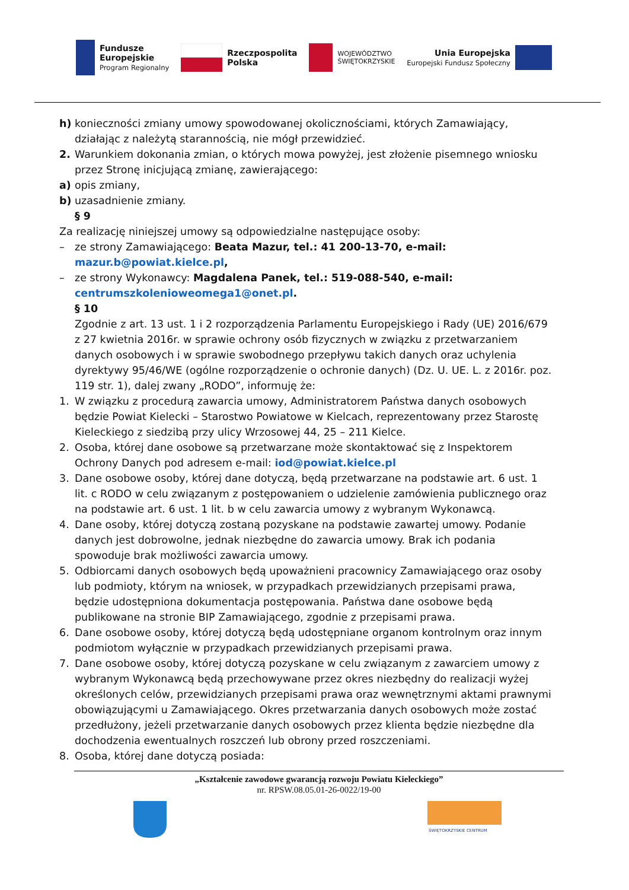Fundusze
Europejskie
Program Regionalny
Rzeczpospolita
Polska
WOJEWÓDZTWO
ŚWIĘTOKRZYSKIE
Unia Europejska
Europejski Fundusz Społeczny
h) konieczności zmiany umowy spowodowanej okolicznościami, których Zamawiający, działając z należytą starannością, nie mógł przewidzieć.
2. Warunkiem dokonania zmian, o których mowa powyżej, jest złożenie pisemnego wniosku przez Stronę inicjującą zmianę, zawierającego:
a) opis zmiany,
b) uzasadnienie zmiany.
§ 9
Za realizację niniejszej umowy są odpowiedzialne następujące osoby:
– ze strony Zamawiającego: Beata Mazur, tel.: 41 200-13-70, e-mail: mazur.b@powiat.kielce.pl,
– ze strony Wykonawcy: Magdalena Panek, tel.: 519-088-540, e-mail: centrumszkolenioweomega1@onet.pl.
§ 10
Zgodnie z art. 13 ust. 1 i 2 rozporządzenia Parlamentu Europejskiego i Rady (UE) 2016/679 z 27 kwietnia 2016r. w sprawie ochrony osób fizycznych w związku z przetwarzaniem danych osobowych i w sprawie swobodnego przepływu takich danych oraz uchylenia dyrektywy 95/46/WE (ogólne rozporządzenie o ochronie danych) (Dz. U. UE. L. z 2016r. poz. 119 str. 1), dalej zwany „RODO”, informuję że:
1. W związku z procedurą zawarcia umowy, Administratorem Państwa danych osobowych będzie Powiat Kielecki – Starostwo Powiatowe w Kielcach, reprezentowany przez Starostę Kieleckiego z siedzibą przy ulicy Wrzosowej 44, 25 – 211 Kielce.
2. Osoba, której dane osobowe są przetwarzane może skontaktować się z Inspektorem Ochrony Danych pod adresem e-mail: iod@powiat.kielce.pl
3. Dane osobowe osoby, której dane dotyczą, będą przetwarzane na podstawie art. 6 ust. 1 lit. c RODO w celu związanym z postępowaniem o udzielenie zamówienia publicznego oraz na podstawie art. 6 ust. 1 lit. b w celu zawarcia umowy z wybranym Wykonawcą.
4. Dane osoby, której dotyczą zostaną pozyskane na podstawie zawartej umowy. Podanie danych jest dobrowolne, jednak niezbędne do zawarcia umowy. Brak ich podania spowoduje brak możliwości zawarcia umowy.
5. Odbiorcami danych osobowych będą upoważnieni pracownicy Zamawiającego oraz osoby lub podmioty, którym na wniosek, w przypadkach przewidzianych przepisami prawa, będzie udostępniona dokumentacja postępowania. Państwa dane osobowe będą publikowane na stronie BIP Zamawiającego, zgodnie z przepisami prawa.
6. Dane osobowe osoby, której dotyczą będą udostępniane organom kontrolnym oraz innym podmiotom wyłącznie w przypadkach przewidzianych przepisami prawa.
7. Dane osobowe osoby, której dotyczą pozyskane w celu związanym z zawarciem umowy z wybranym Wykonawcą będą przechowywane przez okres niezbędny do realizacji wyżej określonych celów, przewidzianych przepisami prawa oraz wewnętrznymi aktami prawnymi obowiązującymi u Zamawiającego. Okres przetwarzania danych osobowych może zostać przedłużony, jeżeli przetwarzanie danych osobowych przez klienta będzie niezbędne dla dochodzenia ewentualnych roszczeń lub obrony przed roszczeniami.
8. Osoba, której dane dotyczą posiada:
„Kształcenie zawodowe gwarancją rozwoju Powiatu Kieleckiego”
nr. RPSW.08.05.01-26-0022/19-00
ŚWIĘTOKRZYSKIE CENTRUM